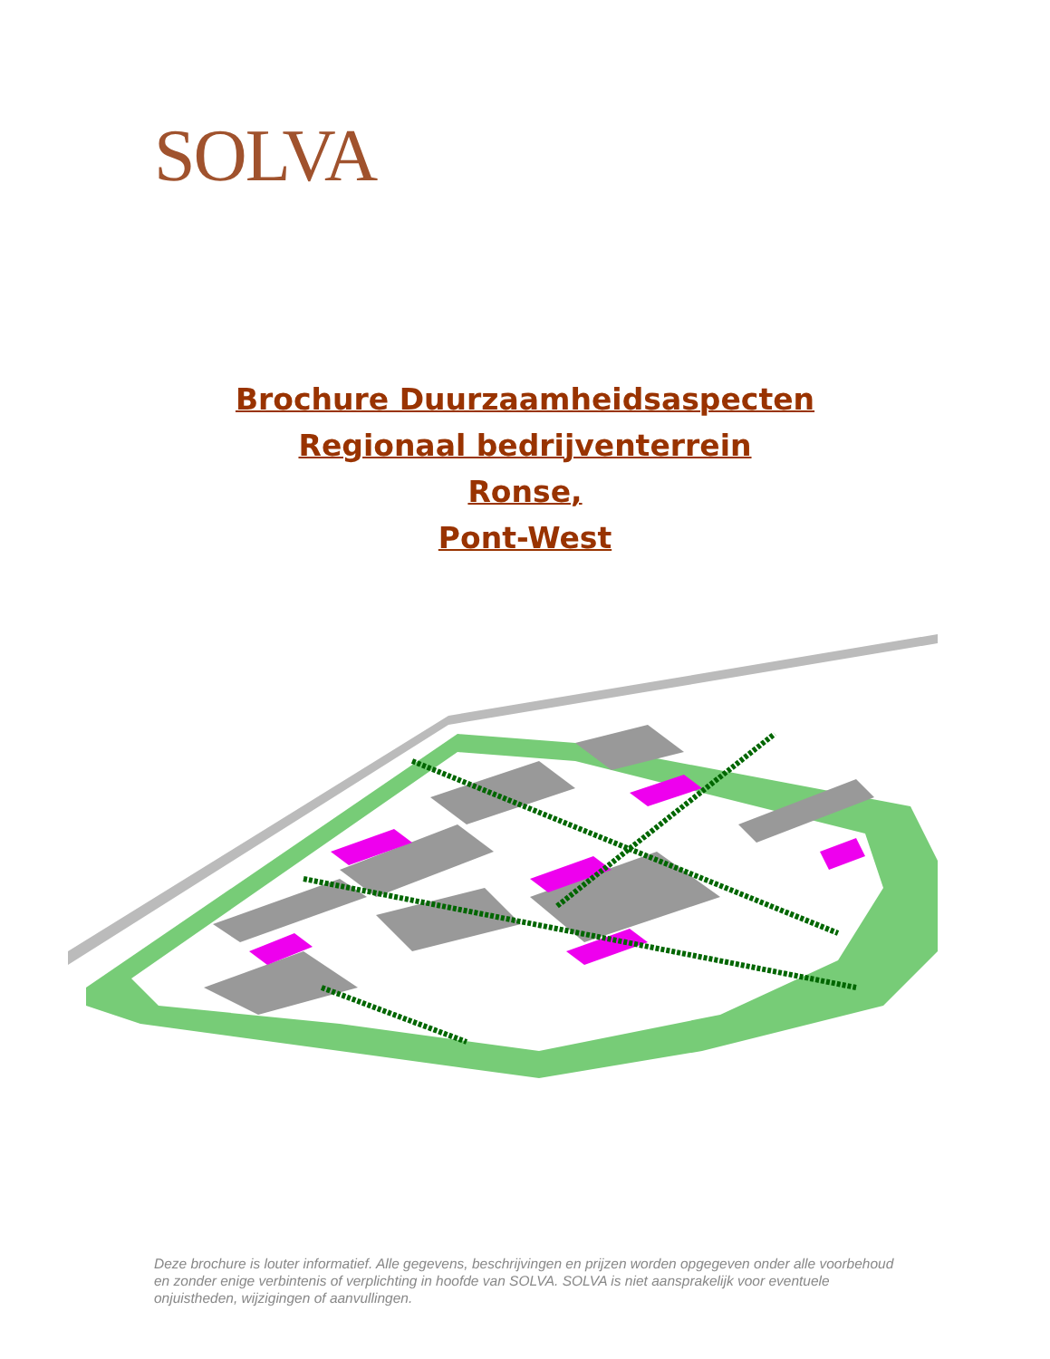SOLVA
Brochure Duurzaamheidsaspecten
Regionaal bedrijventerrein
Ronse,
Pont-West
Deze brochure is louter informatief. Alle gegevens, beschrijvingen en prijzen worden opgegeven onder alle voorbehoud en zonder enige verbintenis of verplichting in hoofde van SOLVA. SOLVA is niet aansprakelijk voor eventuele onjuistheden, wijzigingen of aanvullingen.